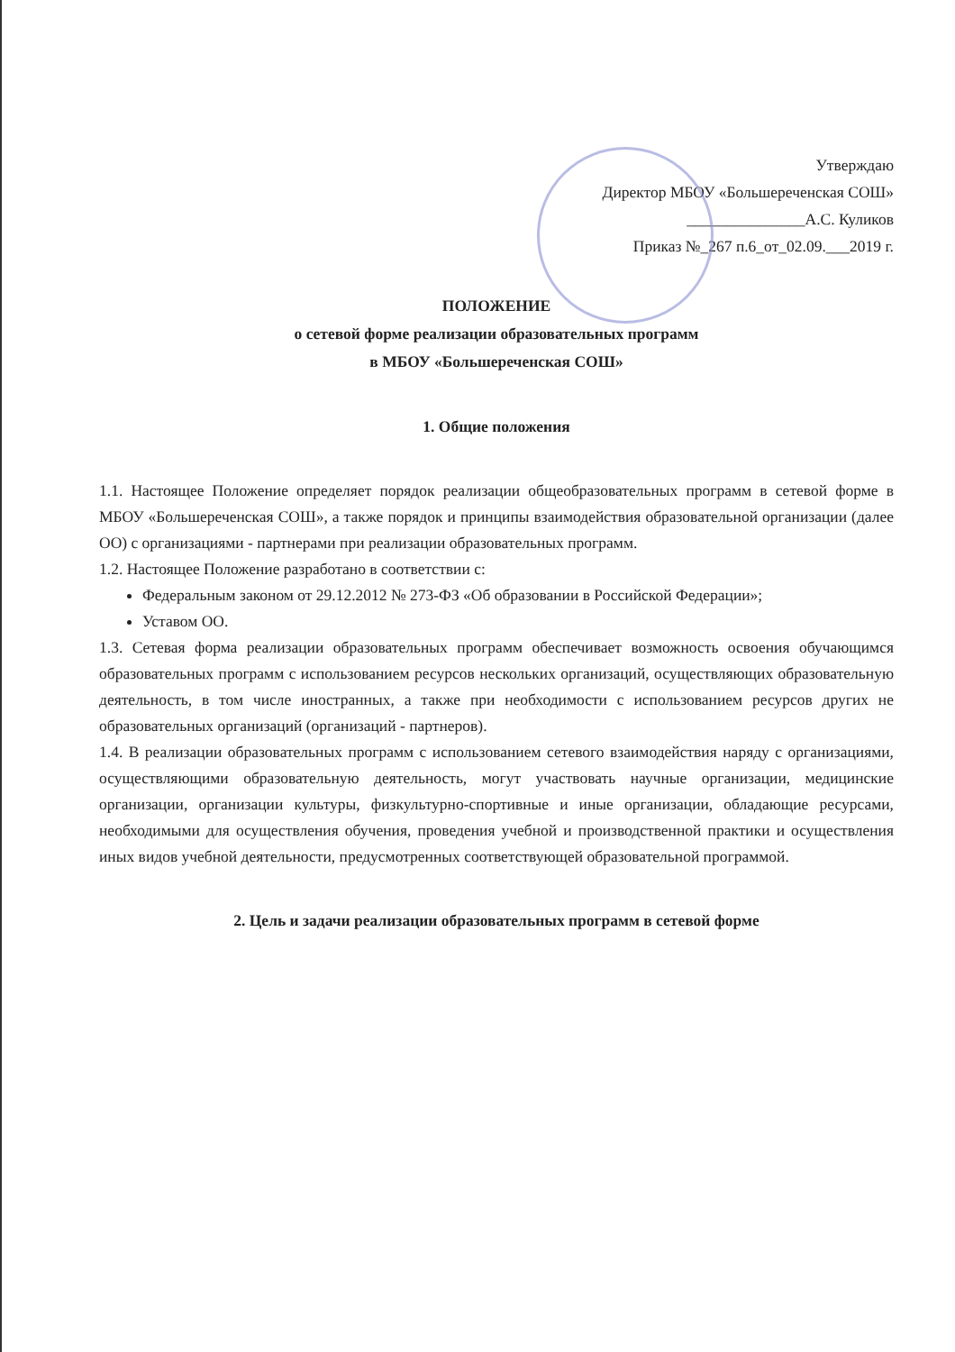Утверждаю
Директор МБОУ «Большереченская СОШ»
_______________А.С. Куликов
Приказ №_267 п.6_от_02.09.___2019 г.
ПОЛОЖЕНИЕ
о сетевой форме реализации образовательных программ
в МБОУ «Большереченская СОШ»
1. Общие положения
1.1. Настоящее Положение определяет порядок реализации общеобразовательных программ в сетевой форме в МБОУ «Большереченская СОШ», а также порядок и принципы взаимодействия образовательной организации (далее ОО) с организациями - партнерами при реализации образовательных программ.
1.2. Настоящее Положение разработано в соответствии с:
Федеральным законом от 29.12.2012 № 273-ФЗ «Об образовании в Российской Федерации»;
Уставом ОО.
1.3. Сетевая форма реализации образовательных программ обеспечивает возможность освоения обучающимся образовательных программ с использованием ресурсов нескольких организаций, осуществляющих образовательную деятельность, в том числе иностранных, а также при необходимости с использованием ресурсов других не образовательных организаций (организаций - партнеров).
1.4. В реализации образовательных программ с использованием сетевого взаимодействия наряду с организациями, осуществляющими образовательную деятельность, могут участвовать научные организации, медицинские организации, организации культуры, физкультурно-спортивные и иные организации, обладающие ресурсами, необходимыми для осуществления обучения, проведения учебной и производственной практики и осуществления иных видов учебной деятельности, предусмотренных соответствующей образовательной программой.
2. Цель и задачи реализации образовательных программ в сетевой форме